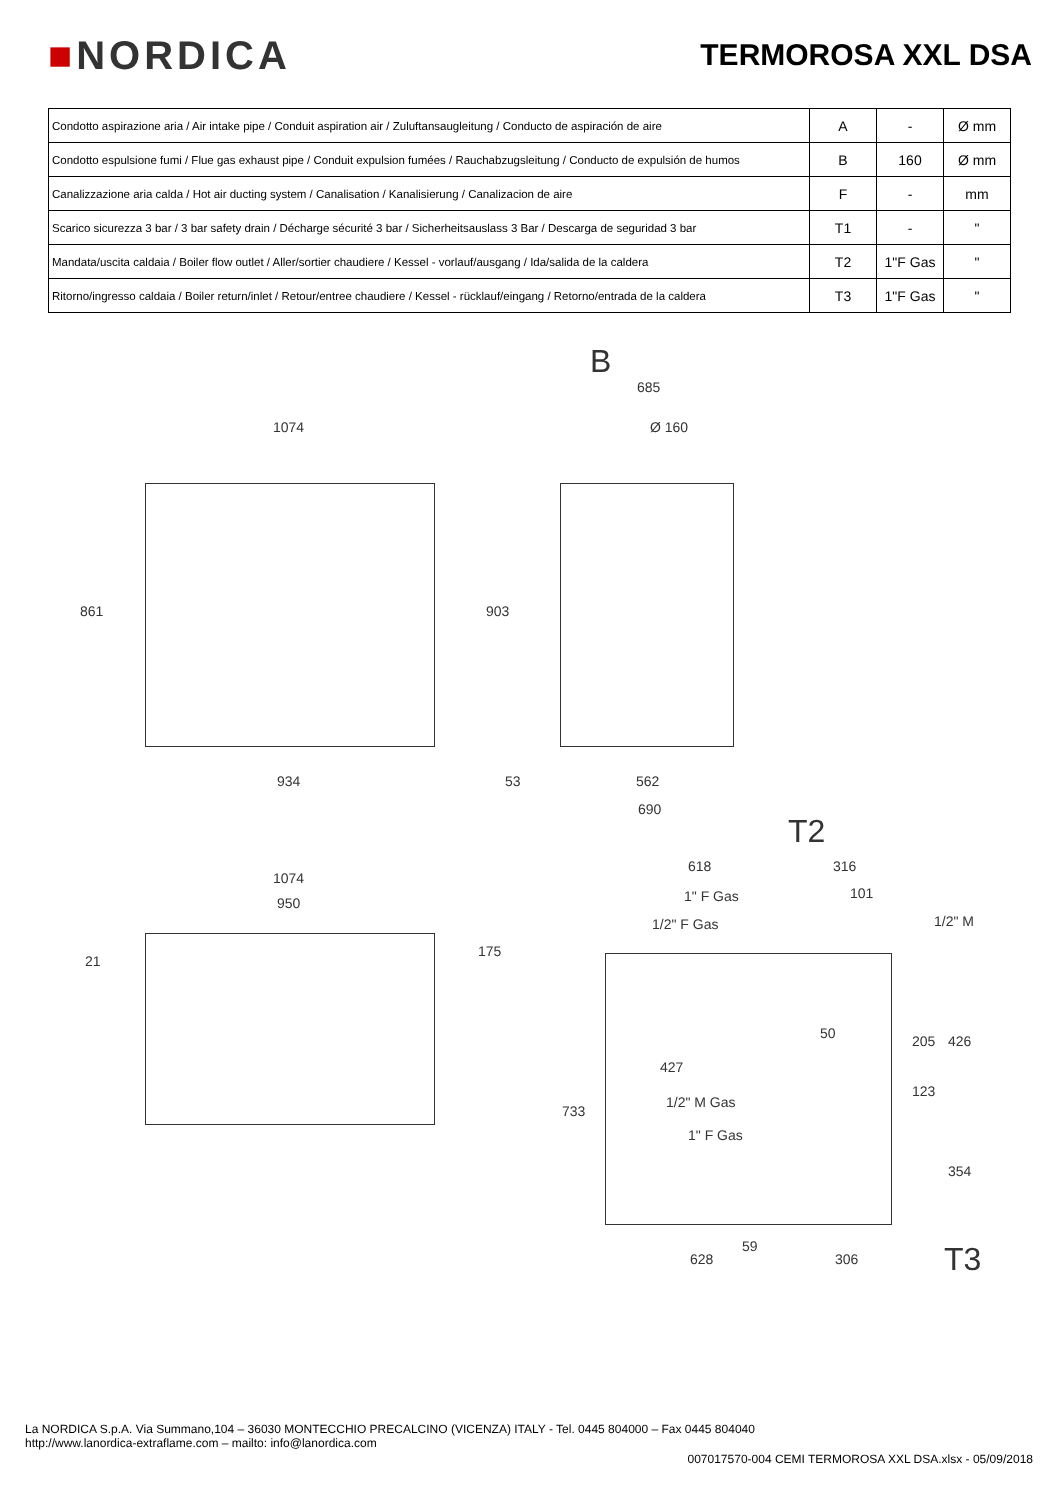■NORDICA
TERMOROSA XXL DSA
| Condotto aspirazione aria / Air intake pipe / Conduit aspiration air / Zuluftansaugleitung / Conducto de aspiración de aire | A | - | Ø mm |
| Condotto espulsione fumi / Flue gas exhaust pipe / Conduit expulsion fumées / Rauchabzugsleitung / Conducto de expulsión de humos | B | 160 | Ø mm |
| Canalizzazione aria calda / Hot air ducting system / Canalisation / Kanalisierung / Canalizacion de aire | F | - | mm |
| Scarico sicurezza 3 bar / 3 bar safety drain / Décharge sécurité 3 bar / Sicherheitsauslass 3 Bar / Descarga de seguridad 3 bar | T1 | - | " |
| Mandata/uscita caldaia / Boiler flow outlet / Aller/sortier chaudiere / Kessel - vorlauf/ausgang / Ida/salida de la caldera | T2 | 1"F Gas | " |
| Ritorno/ingresso caldaia / Boiler return/inlet / Retour/entree chaudiere / Kessel - rücklauf/eingang / Retorno/entrada de la caldera | T3 | 1"F Gas | " |
B
685
Ø 160
1074
861 903
934 53 562
690
T2
1074
950
21
175
618 316
101
1" F Gas
1/2" F Gas 1/2" M
50 205 426
427
1/2" M Gas
123
733
1" F Gas
354
59
628 306 T3
La NORDICA S.p.A. Via Summano,104 – 36030 MONTECCHIO PRECALCINO (VICENZA) ITALY - Tel. 0445 804000 – Fax 0445 804040
http://www.lanordica-extraflame.com – mailto: info@lanordica.com
007017570-004 CEMI TERMOROSA XXL DSA.xlsx - 05/09/2018